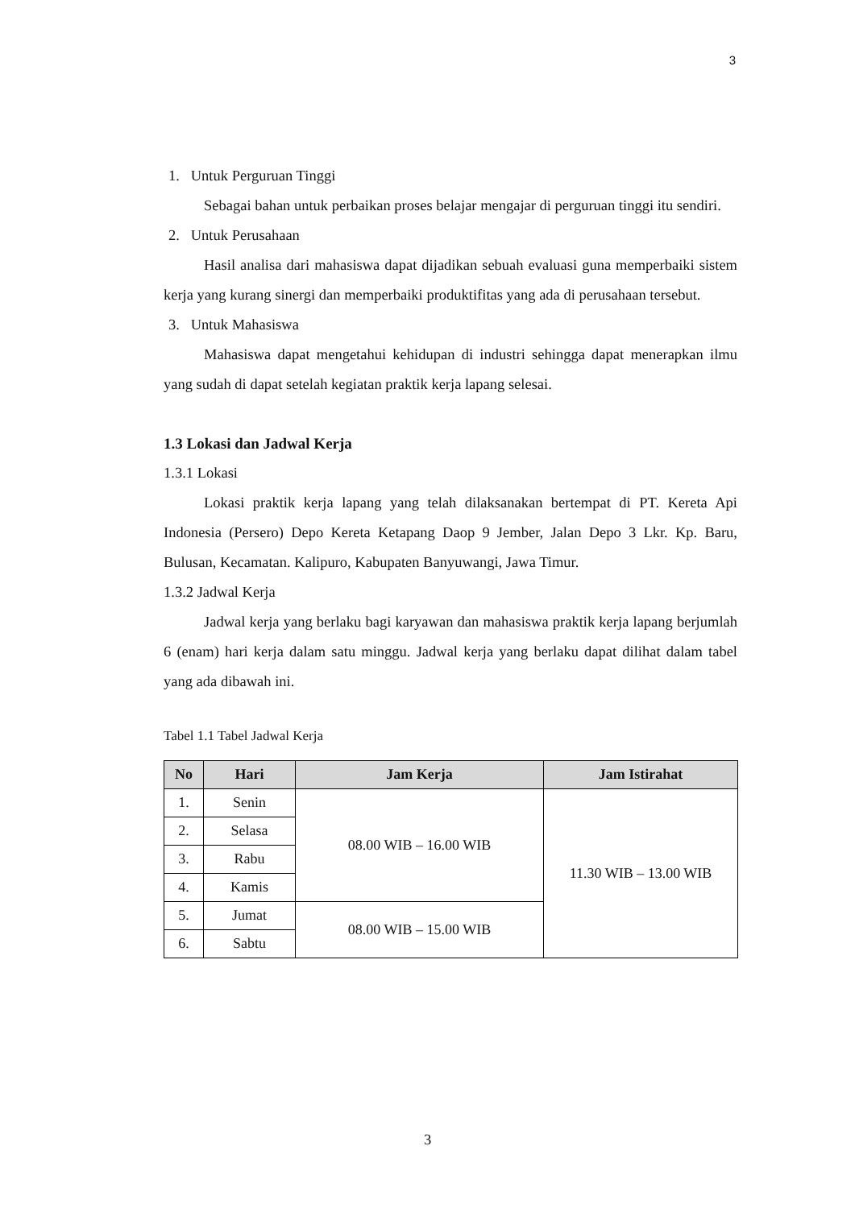3
1. Untuk Perguruan Tinggi
Sebagai bahan untuk perbaikan proses belajar mengajar di perguruan tinggi itu sendiri.
2. Untuk Perusahaan
Hasil analisa dari mahasiswa dapat dijadikan sebuah evaluasi guna memperbaiki sistem kerja yang kurang sinergi dan memperbaiki produktifitas yang ada di perusahaan tersebut.
3. Untuk Mahasiswa
Mahasiswa dapat mengetahui kehidupan di industri sehingga dapat menerapkan ilmu yang sudah di dapat setelah kegiatan praktik kerja lapang selesai.
1.3 Lokasi dan Jadwal Kerja
1.3.1 Lokasi
Lokasi praktik kerja lapang yang telah dilaksanakan bertempat di PT. Kereta Api Indonesia (Persero) Depo Kereta Ketapang Daop 9 Jember, Jalan Depo 3 Lkr. Kp. Baru, Bulusan, Kecamatan. Kalipuro, Kabupaten Banyuwangi, Jawa Timur.
1.3.2 Jadwal Kerja
Jadwal kerja yang berlaku bagi karyawan dan mahasiswa praktik kerja lapang berjumlah 6 (enam) hari kerja dalam satu minggu. Jadwal kerja yang berlaku dapat dilihat dalam tabel yang ada dibawah ini.
Tabel 1.1 Tabel Jadwal Kerja
| No | Hari | Jam Kerja | Jam Istirahat |
| --- | --- | --- | --- |
| 1. | Senin | 08.00 WIB – 16.00 WIB | 11.30 WIB – 13.00 WIB |
| 2. | Selasa | | |
| 3. | Rabu | | |
| 4. | Kamis | | |
| 5. | Jumat | 08.00 WIB – 15.00 WIB | |
| 6. | Sabtu | | |
3